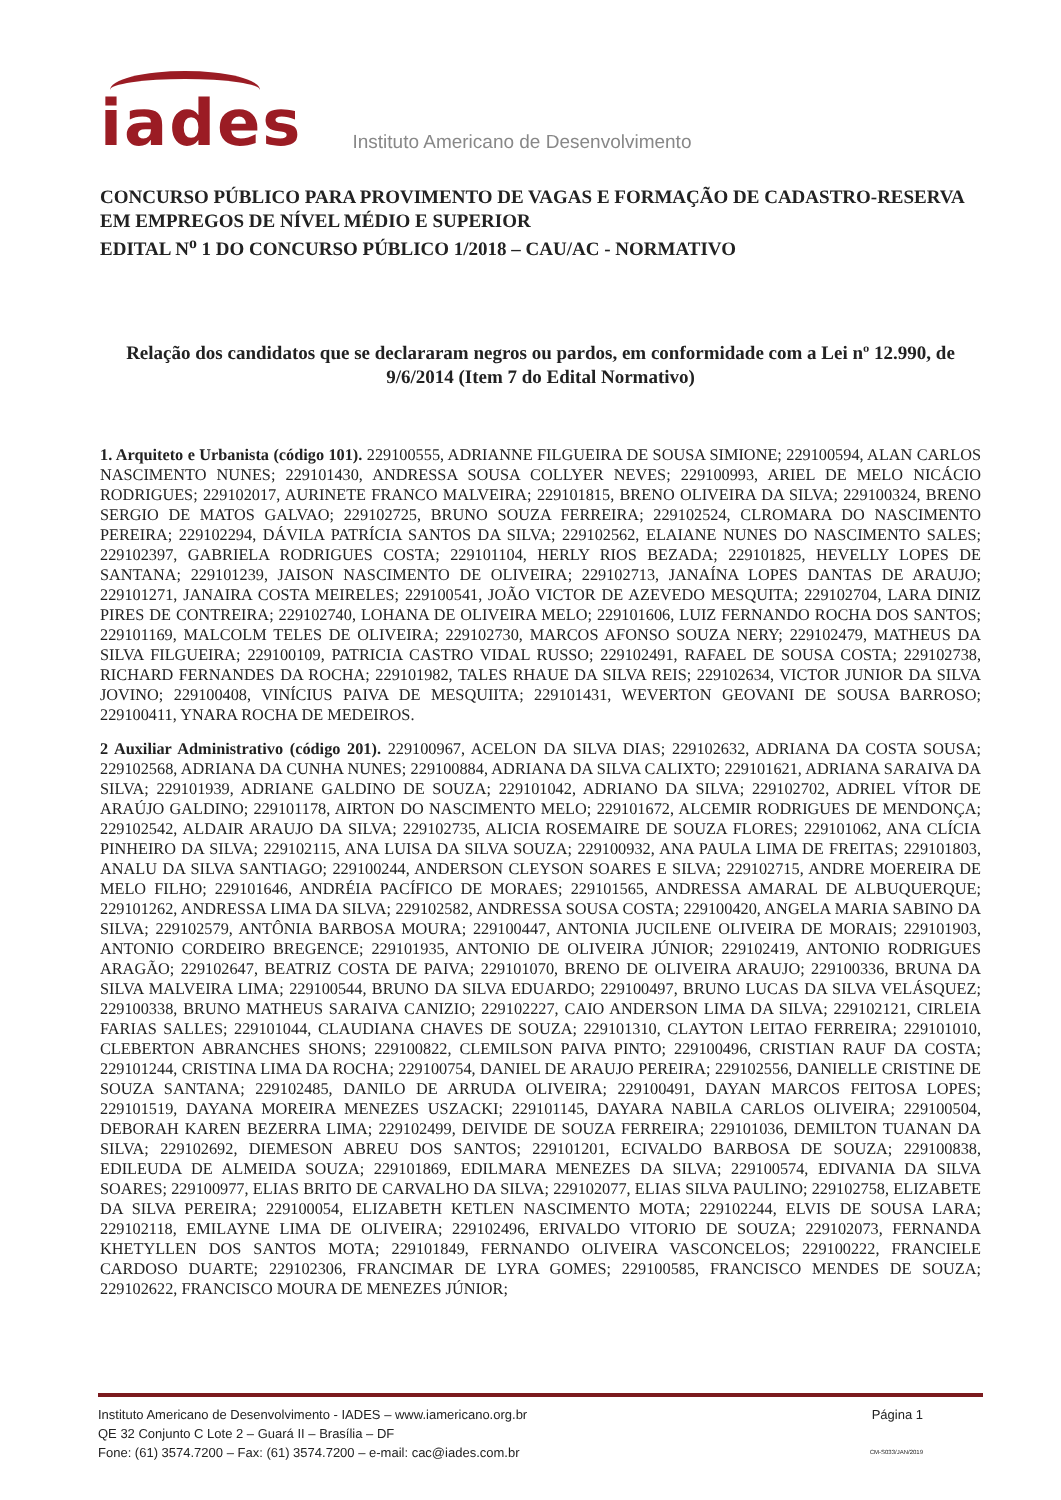iades
Instituto Americano de Desenvolvimento
CONCURSO PÚBLICO PARA PROVIMENTO DE VAGAS E FORMAÇÃO DE CADASTRO-RESERVA EM EMPREGOS DE NÍVEL MÉDIO E SUPERIOR
EDITAL N<sup>o</sup> 1 DO CONCURSO PÚBLICO 1/2018 – CAU/AC - NORMATIVO
Relação dos candidatos que se declararam negros ou pardos, em conformidade com a Lei nº 12.990, de 9/6/2014 (Item 7 do Edital Normativo)
1. Arquiteto e Urbanista (código 101). 229100555, ADRIANNE FILGUEIRA DE SOUSA SIMIONE; 229100594, ALAN CARLOS NASCIMENTO NUNES; 229101430, ANDRESSA SOUSA COLLYER NEVES; 229100993, ARIEL DE MELO NICÁCIO RODRIGUES; 229102017, AURINETE FRANCO MALVEIRA; 229101815, BRENO OLIVEIRA DA SILVA; 229100324, BRENO SERGIO DE MATOS GALVAO; 229102725, BRUNO SOUZA FERREIRA; 229102524, CLROMARA DO NASCIMENTO PEREIRA; 229102294, DÁVILA PATRÍCIA SANTOS DA SILVA; 229102562, ELAIANE NUNES DO NASCIMENTO SALES; 229102397, GABRIELA RODRIGUES COSTA; 229101104, HERLY RIOS BEZADA; 229101825, HEVELLY LOPES DE SANTANA; 229101239, JAISON NASCIMENTO DE OLIVEIRA; 229102713, JANAÍNA LOPES DANTAS DE ARAUJO; 229101271, JANAIRA COSTA MEIRELES; 229100541, JOÃO VICTOR DE AZEVEDO MESQUITA; 229102704, LARA DINIZ PIRES DE CONTREIRA; 229102740, LOHANA DE OLIVEIRA MELO; 229101606, LUIZ FERNANDO ROCHA DOS SANTOS; 229101169, MALCOLM TELES DE OLIVEIRA; 229102730, MARCOS AFONSO SOUZA NERY; 229102479, MATHEUS DA SILVA FILGUEIRA; 229100109, PATRICIA CASTRO VIDAL RUSSO; 229102491, RAFAEL DE SOUSA COSTA; 229102738, RICHARD FERNANDES DA ROCHA; 229101982, TALES RHAUE DA SILVA REIS; 229102634, VICTOR JUNIOR DA SILVA JOVINO; 229100408, VINÍCIUS PAIVA DE MESQUIITA; 229101431, WEVERTON GEOVANI DE SOUSA BARROSO; 229100411, YNARA ROCHA DE MEDEIROS.
2 Auxiliar Administrativo (código 201). 229100967, ACELON DA SILVA DIAS; 229102632, ADRIANA DA COSTA SOUSA; 229102568, ADRIANA DA CUNHA NUNES; 229100884, ADRIANA DA SILVA CALIXTO; 229101621, ADRIANA SARAIVA DA SILVA; 229101939, ADRIANE GALDINO DE SOUZA; 229101042, ADRIANO DA SILVA; 229102702, ADRIEL VÍTOR DE ARAÚJO GALDINO; 229101178, AIRTON DO NASCIMENTO MELO; 229101672, ALCEMIR RODRIGUES DE MENDONÇA; 229102542, ALDAIR ARAUJO DA SILVA; 229102735, ALICIA ROSEMAIRE DE SOUZA FLORES; 229101062, ANA CLÍCIA PINHEIRO DA SILVA; 229102115, ANA LUISA DA SILVA SOUZA; 229100932, ANA PAULA LIMA DE FREITAS; 229101803, ANALU DA SILVA SANTIAGO; 229100244, ANDERSON CLEYSON SOARES E SILVA; 229102715, ANDRE MOEREIRA DE MELO FILHO; 229101646, ANDRÉIA PACÍFICO DE MORAES; 229101565, ANDRESSA AMARAL DE ALBUQUERQUE; 229101262, ANDRESSA LIMA DA SILVA; 229102582, ANDRESSA SOUSA COSTA; 229100420, ANGELA MARIA SABINO DA SILVA; 229102579, ANTÔNIA BARBOSA MOURA; 229100447, ANTONIA JUCILENE OLIVEIRA DE MORAIS; 229101903, ANTONIO CORDEIRO BREGENCE; 229101935, ANTONIO DE OLIVEIRA JÚNIOR; 229102419, ANTONIO RODRIGUES ARAGÃO; 229102647, BEATRIZ COSTA DE PAIVA; 229101070, BRENO DE OLIVEIRA ARAUJO; 229100336, BRUNA DA SILVA MALVEIRA LIMA; 229100544, BRUNO DA SILVA EDUARDO; 229100497, BRUNO LUCAS DA SILVA VELÁSQUEZ; 229100338, BRUNO MATHEUS SARAIVA CANIZIO; 229102227, CAIO ANDERSON LIMA DA SILVA; 229102121, CIRLEIA FARIAS SALLES; 229101044, CLAUDIANA CHAVES DE SOUZA; 229101310, CLAYTON LEITAO FERREIRA; 229101010, CLEBERTON ABRANCHES SHONS; 229100822, CLEMILSON PAIVA PINTO; 229100496, CRISTIAN RAUF DA COSTA; 229101244, CRISTINA LIMA DA ROCHA; 229100754, DANIEL DE ARAUJO PEREIRA; 229102556, DANIELLE CRISTINE DE SOUZA SANTANA; 229102485, DANILO DE ARRUDA OLIVEIRA; 229100491, DAYAN MARCOS FEITOSA LOPES; 229101519, DAYANA MOREIRA MENEZES USZACKI; 229101145, DAYARA NABILA CARLOS OLIVEIRA; 229100504, DEBORAH KAREN BEZERRA LIMA; 229102499, DEIVIDE DE SOUZA FERREIRA; 229101036, DEMILTON TUANAN DA SILVA; 229102692, DIEMESON ABREU DOS SANTOS; 229101201, ECIVALDO BARBOSA DE SOUZA; 229100838, EDILEUDA DE ALMEIDA SOUZA; 229101869, EDILMARA MENEZES DA SILVA; 229100574, EDIVANIA DA SILVA SOARES; 229100977, ELIAS BRITO DE CARVALHO DA SILVA; 229102077, ELIAS SILVA PAULINO; 229102758, ELIZABETE DA SILVA PEREIRA; 229100054, ELIZABETH KETLEN NASCIMENTO MOTA; 229102244, ELVIS DE SOUSA LARA; 229102118, EMILAYNE LIMA DE OLIVEIRA; 229102496, ERIVALDO VITORIO DE SOUZA; 229102073, FERNANDA KHETYLLEN DOS SANTOS MOTA; 229101849, FERNANDO OLIVEIRA VASCONCELOS; 229100222, FRANCIELE CARDOSO DUARTE; 229102306, FRANCIMAR DE LYRA GOMES; 229100585, FRANCISCO MENDES DE SOUZA; 229102622, FRANCISCO MOURA DE MENEZES JÚNIOR;
Instituto Americano de Desenvolvimento - IADES – www.iamericano.org.br
QE 32 Conjunto C Lote 2 – Guará II – Brasília – DF
Fone: (61) 3574.7200 – Fax: (61) 3574.7200 – e-mail: cac@iades.com.br
Página 1
CM-S033/JAN/2019